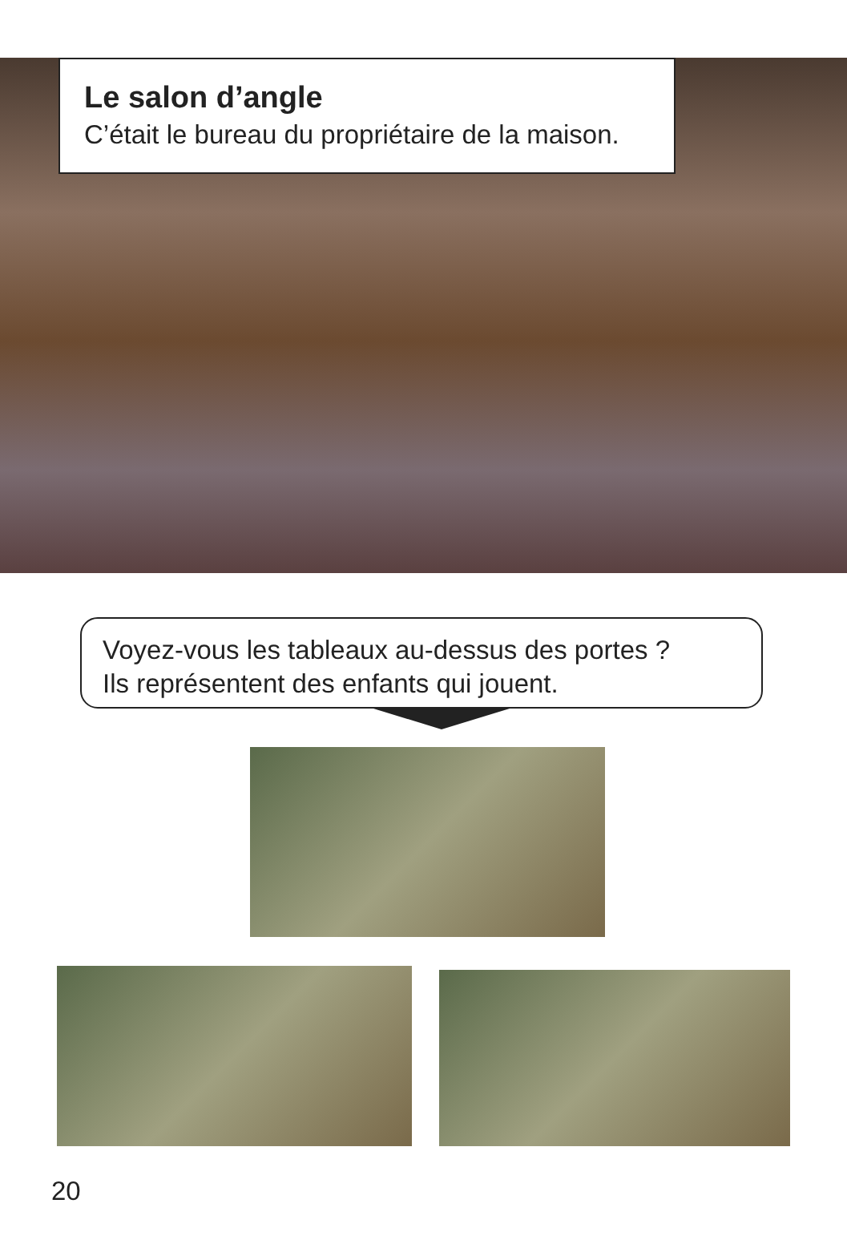Le salon d’angle
C’était le bureau du propriétaire de la maison.
Voyez-vous les tableaux au-dessus des portes ?
Ils représentent des enfants qui jouent.
20